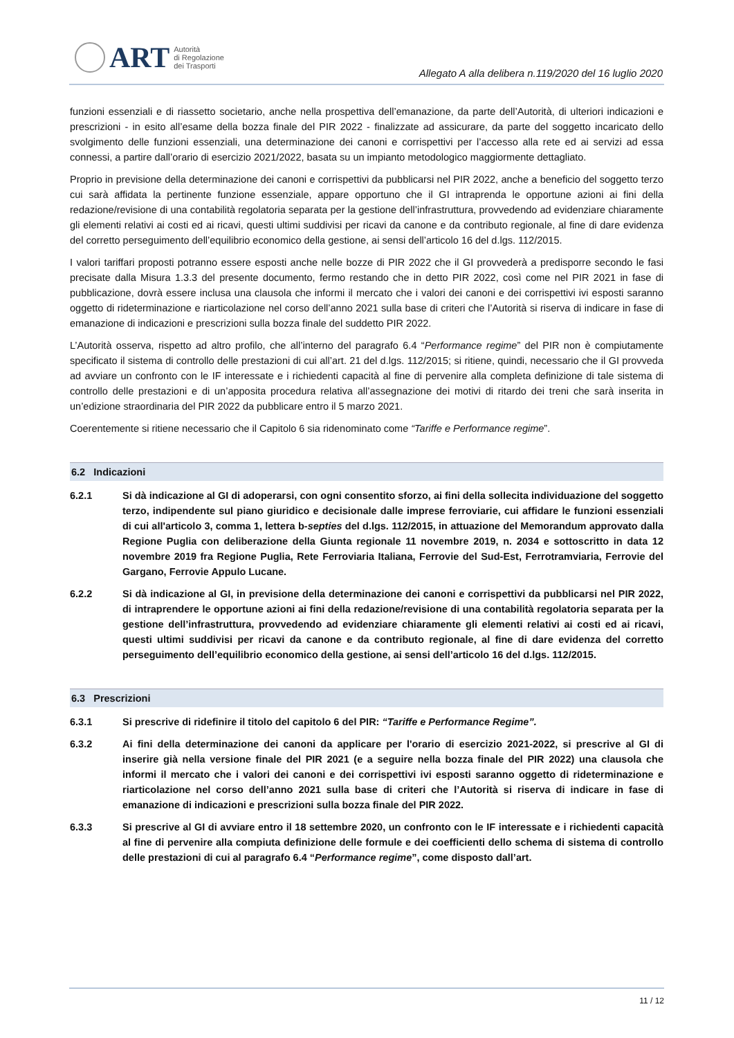ART Autorità
di Regolazione
dei Trasporti
Allegato A alla delibera n.119/2020 del 16 luglio 2020
funzioni essenziali e di riassetto societario, anche nella prospettiva dell’emanazione, da parte dell’Autorità, di ulteriori indicazioni e prescrizioni - in esito all’esame della bozza finale del PIR 2022 - finalizzate ad assicurare, da parte del soggetto incaricato dello svolgimento delle funzioni essenziali, una determinazione dei canoni e corrispettivi per l’accesso alla rete ed ai servizi ad essa connessi, a partire dall’orario di esercizio 2021/2022, basata su un impianto metodologico maggiormente dettagliato.
Proprio in previsione della determinazione dei canoni e corrispettivi da pubblicarsi nel PIR 2022, anche a beneficio del soggetto terzo cui sarà affidata la pertinente funzione essenziale, appare opportuno che il GI intraprenda le opportune azioni ai fini della redazione/revisione di una contabilità regolatoria separata per la gestione dell’infrastruttura, provvedendo ad evidenziare chiaramente gli elementi relativi ai costi ed ai ricavi, questi ultimi suddivisi per ricavi da canone e da contributo regionale, al fine di dare evidenza del corretto perseguimento dell’equilibrio economico della gestione, ai sensi dell’articolo 16 del d.lgs. 112/2015.
I valori tariffari proposti potranno essere esposti anche nelle bozze di PIR 2022 che il GI provvederà a predisporre secondo le fasi precisate dalla Misura 1.3.3 del presente documento, fermo restando che in detto PIR 2022, così come nel PIR 2021 in fase di pubblicazione, dovrà essere inclusa una clausola che informi il mercato che i valori dei canoni e dei corrispettivi ivi esposti saranno oggetto di rideterminazione e riarticolazione nel corso dell’anno 2021 sulla base di criteri che l’Autorità si riserva di indicare in fase di emanazione di indicazioni e prescrizioni sulla bozza finale del suddetto PIR 2022.
L’Autorità osserva, rispetto ad altro profilo, che all’interno del paragrafo 6.4 “Performance regime” del PIR non è compiutamente specificato il sistema di controllo delle prestazioni di cui all’art. 21 del d.lgs. 112/2015; si ritiene, quindi, necessario che il GI provveda ad avviare un confronto con le IF interessate e i richiedenti capacità al fine di pervenire alla completa definizione di tale sistema di controllo delle prestazioni e di un’apposita procedura relativa all’assegnazione dei motivi di ritardo dei treni che sarà inserita in un’edizione straordinaria del PIR 2022 da pubblicare entro il 5 marzo 2021.
Coerentemente si ritiene necessario che il Capitolo 6 sia ridenominato come “Tariffe e Performance regime”.
6.2 Indicazioni
6.2.1 Si dà indicazione al GI di adoperarsi, con ogni consentito sforzo, ai fini della sollecita individuazione del soggetto terzo, indipendente sul piano giuridico e decisionale dalle imprese ferroviarie, cui affidare le funzioni essenziali di cui all'articolo 3, comma 1, lettera b-septies del d.lgs. 112/2015, in attuazione del Memorandum approvato dalla Regione Puglia con deliberazione della Giunta regionale 11 novembre 2019, n. 2034 e sottoscritto in data 12 novembre 2019 fra Regione Puglia, Rete Ferroviaria Italiana, Ferrovie del Sud-Est, Ferrotramviaria, Ferrovie del Gargano, Ferrovie Appulo Lucane.
6.2.2 Si dà indicazione al GI, in previsione della determinazione dei canoni e corrispettivi da pubblicarsi nel PIR 2022, di intraprendere le opportune azioni ai fini della redazione/revisione di una contabilità regolatoria separata per la gestione dell’infrastruttura, provvedendo ad evidenziare chiaramente gli elementi relativi ai costi ed ai ricavi, questi ultimi suddivisi per ricavi da canone e da contributo regionale, al fine di dare evidenza del corretto perseguimento dell’equilibrio economico della gestione, ai sensi dell’articolo 16 del d.lgs. 112/2015.
6.3 Prescrizioni
6.3.1 Si prescrive di ridefinire il titolo del capitolo 6 del PIR: “Tariffe e Performance Regime”.
6.3.2 Ai fini della determinazione dei canoni da applicare per l'orario di esercizio 2021-2022, si prescrive al GI di inserire già nella versione finale del PIR 2021 (e a seguire nella bozza finale del PIR 2022) una clausola che informi il mercato che i valori dei canoni e dei corrispettivi ivi esposti saranno oggetto di rideterminazione e riarticolazione nel corso dell’anno 2021 sulla base di criteri che l’Autorità si riserva di indicare in fase di emanazione di indicazioni e prescrizioni sulla bozza finale del PIR 2022.
6.3.3 Si prescrive al GI di avviare entro il 18 settembre 2020, un confronto con le IF interessate e i richiedenti capacità al fine di pervenire alla compiuta definizione delle formule e dei coefficienti dello schema di sistema di controllo delle prestazioni di cui al paragrafo 6.4 “Performance regime”, come disposto dall’art.
11 / 12